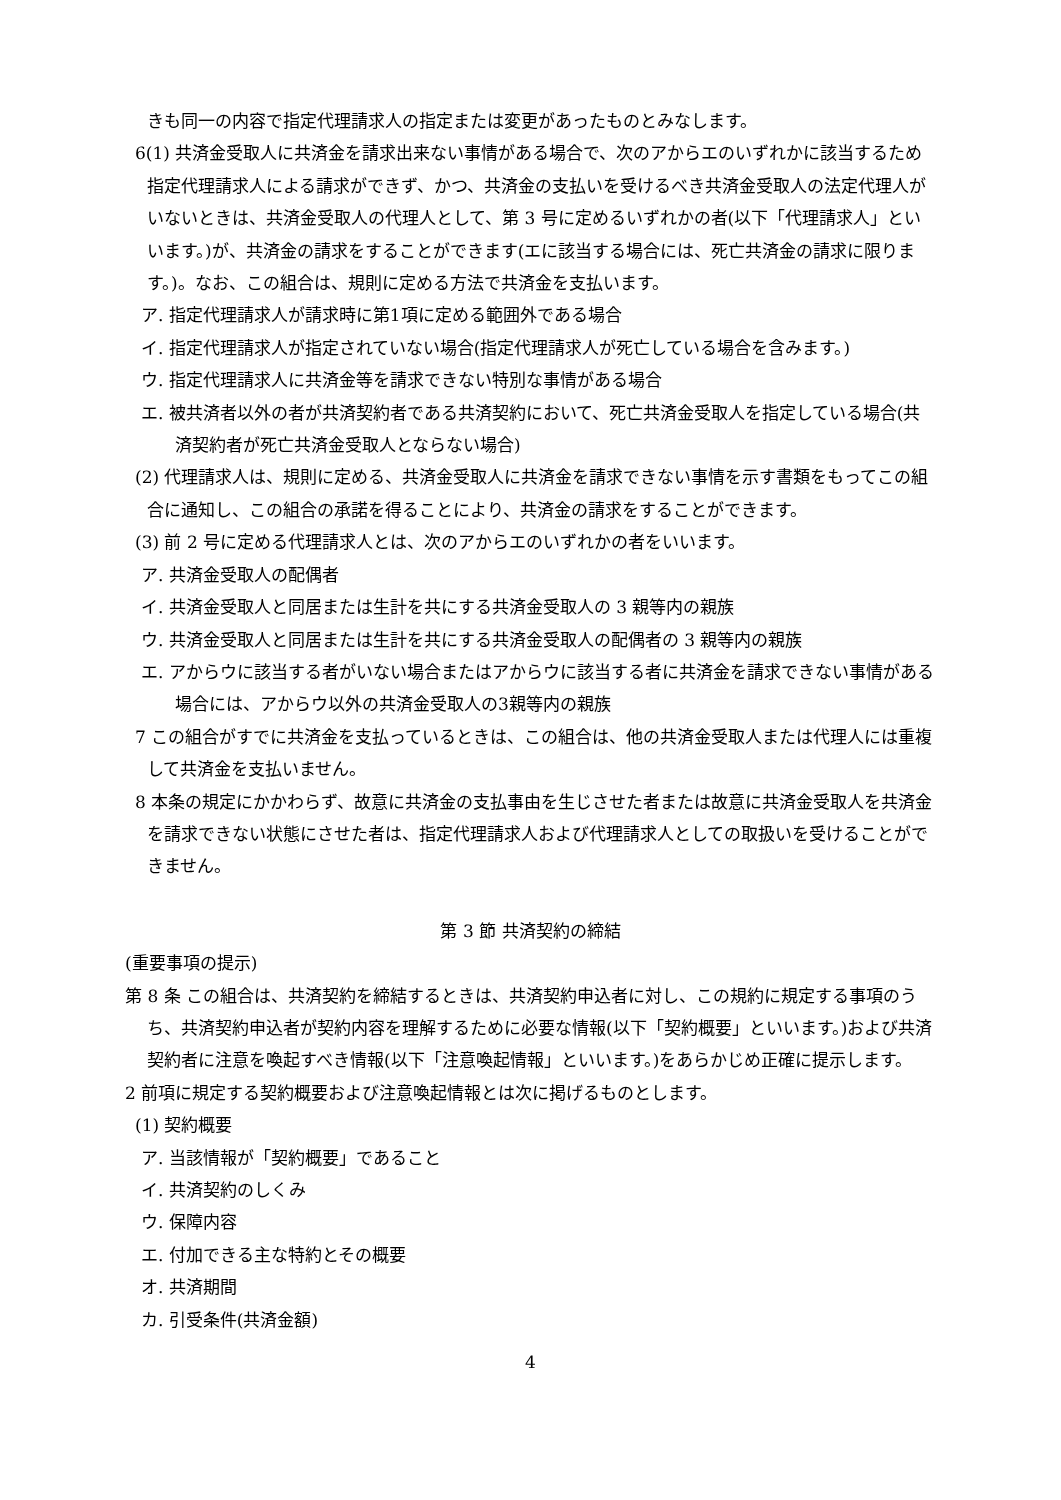きも同一の内容で指定代理請求人の指定または変更があったものとみなします。
6(1) 共済金受取人に共済金を請求出来ない事情がある場合で、次のアからエのいずれかに該当するため指定代理請求人による請求ができず、かつ、共済金の支払いを受けるべき共済金受取人の法定代理人がいないときは、共済金受取人の代理人として、第 3 号に定めるいずれかの者(以下「代理請求人」といいます。)が、共済金の請求をすることができます(エに該当する場合には、死亡共済金の請求に限ります。)。なお、この組合は、規則に定める方法で共済金を支払います。
ア. 指定代理請求人が請求時に第1項に定める範囲外である場合
イ. 指定代理請求人が指定されていない場合(指定代理請求人が死亡している場合を含みます。)
ウ. 指定代理請求人に共済金等を請求できない特別な事情がある場合
エ. 被共済者以外の者が共済契約者である共済契約において、死亡共済金受取人を指定している場合(共済契約者が死亡共済金受取人とならない場合)
(2) 代理請求人は、規則に定める、共済金受取人に共済金を請求できない事情を示す書類をもってこの組合に通知し、この組合の承諾を得ることにより、共済金の請求をすることができます。
(3) 前 2 号に定める代理請求人とは、次のアからエのいずれかの者をいいます。
ア. 共済金受取人の配偶者
イ. 共済金受取人と同居または生計を共にする共済金受取人の 3 親等内の親族
ウ. 共済金受取人と同居または生計を共にする共済金受取人の配偶者の 3 親等内の親族
エ. アからウに該当する者がいない場合またはアからウに該当する者に共済金を請求できない事情がある場合には、アからウ以外の共済金受取人の3親等内の親族
7 この組合がすでに共済金を支払っているときは、この組合は、他の共済金受取人または代理人には重複して共済金を支払いません。
8 本条の規定にかかわらず、故意に共済金の支払事由を生じさせた者または故意に共済金受取人を共済金を請求できない状態にさせた者は、指定代理請求人および代理請求人としての取扱いを受けることができません。
第 3 節 共済契約の締結
(重要事項の提示)
第 8 条 この組合は、共済契約を締結するときは、共済契約申込者に対し、この規約に規定する事項のうち、共済契約申込者が契約内容を理解するために必要な情報(以下「契約概要」といいます。)および共済契約者に注意を喚起すべき情報(以下「注意喚起情報」といいます。)をあらかじめ正確に提示します。
2 前項に規定する契約概要および注意喚起情報とは次に掲げるものとします。
(1) 契約概要
ア. 当該情報が「契約概要」であること
イ. 共済契約のしくみ
ウ. 保障内容
エ. 付加できる主な特約とその概要
オ. 共済期間
カ. 引受条件(共済金額)
4